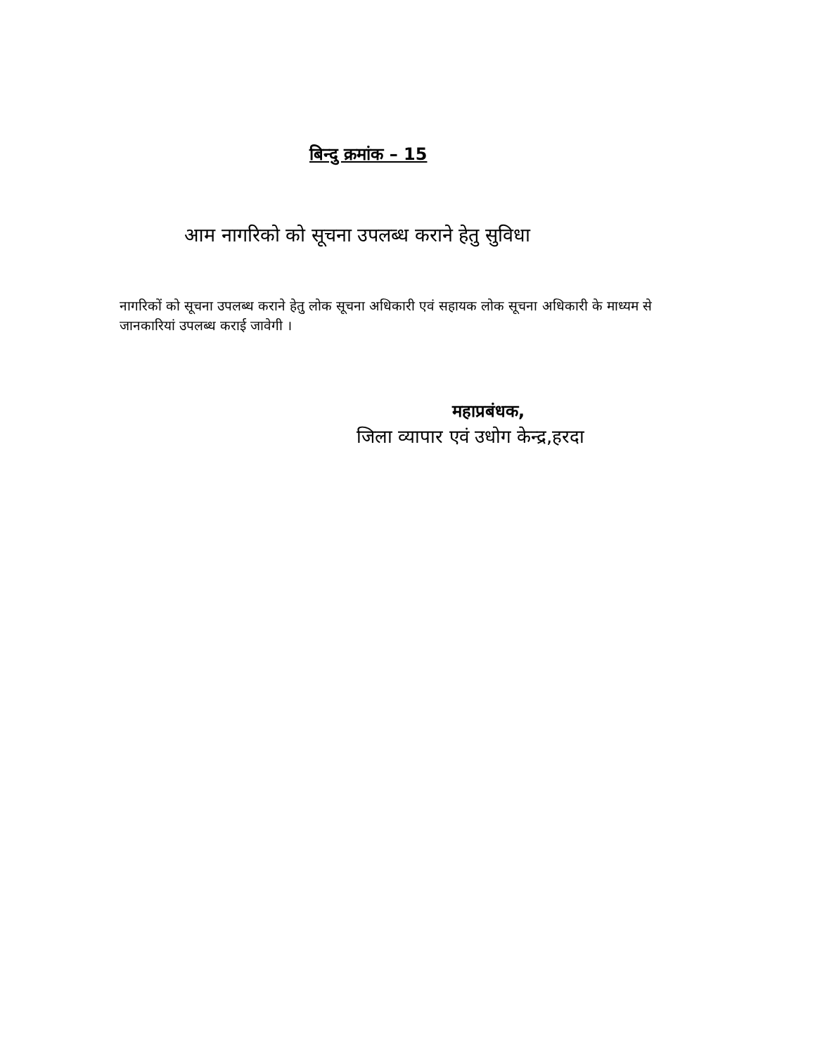बिन्दु क्रमांक – 15
आम नागरिको को सूचना उपलब्ध कराने हेतु सुविधा
नागरिकों को सूचना उपलब्ध कराने हेतु लोक सूचना अधिकारी एवं सहायक लोक सूचना अधिकारी के माध्यम से जानकारियां उपलब्ध कराई जावेगी ।
महाप्रबंधक,
जिला व्यापार एवं उधोग केन्द्र,हरदा